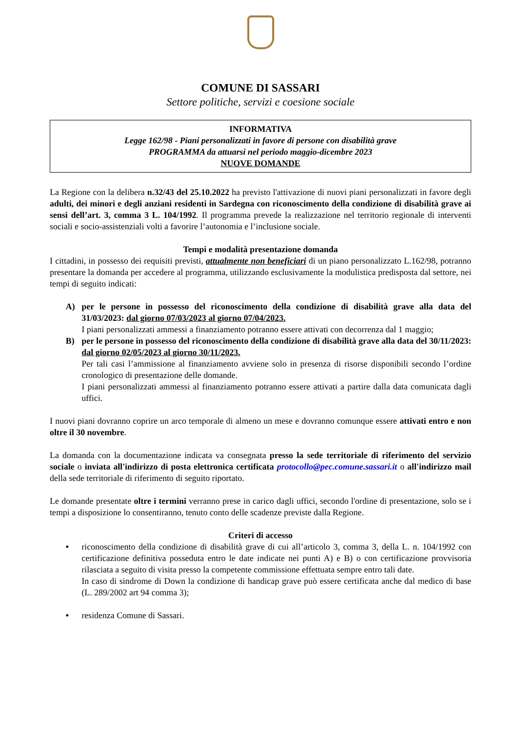COMUNE DI SASSARI
Settore politiche, servizi e coesione sociale
INFORMATIVA
Legge 162/98 - Piani personalizzati in favore di persone con disabilità grave
PROGRAMMA da attuarsi nel periodo maggio-dicembre 2023
NUOVE DOMANDE
La Regione con la delibera n.32/43 del 25.10.2022 ha previsto l'attivazione di nuovi piani personalizzati in favore degli adulti, dei minori e degli anziani residenti in Sardegna con riconoscimento della condizione di disabilità grave ai sensi dell’art. 3, comma 3 L. 104/1992. Il programma prevede la realizzazione nel territorio regionale di interventi sociali e socio-assistenziali volti a favorire l’autonomia e l’inclusione sociale.
Tempi e modalità presentazione domanda
I cittadini, in possesso dei requisiti previsti, attualmente non beneficiari di un piano personalizzato L.162/98, potranno presentare la domanda per accedere al programma, utilizzando esclusivamente la modulistica predisposta dal settore, nei tempi di seguito indicati:
A) per le persone in possesso del riconoscimento della condizione di disabilità grave alla data del 31/03/2023: dal giorno 07/03/2023 al giorno 07/04/2023.
I piani personalizzati ammessi a finanziamento potranno essere attivati con decorrenza dal 1 maggio;
B) per le persone in possesso del riconoscimento della condizione di disabilità grave alla data del 30/11/2023: dal giorno 02/05/2023 al giorno 30/11/2023.
Per tali casi l’ammissione al finanziamento avviene solo in presenza di risorse disponibili secondo l’ordine cronologico di presentazione delle domande.
I piani personalizzati ammessi al finanziamento potranno essere attivati a partire dalla data comunicata dagli uffici.
I nuovi piani dovranno coprire un arco temporale di almeno un mese e dovranno comunque essere attivati entro e non oltre il 30 novembre.
La domanda con la documentazione indicata va consegnata presso la sede territoriale di riferimento del servizio sociale o inviata all'indirizzo di posta elettronica certificata protocollo@pec.comune.sassari.it o all'indirizzo mail della sede territoriale di riferimento di seguito riportato.
Le domande presentate oltre i termini verranno prese in carico dagli uffici, secondo l'ordine di presentazione, solo se i tempi a disposizione lo consentiranno, tenuto conto delle scadenze previste dalla Regione.
Criteri di accesso
• riconoscimento della condizione di disabilità grave di cui all’articolo 3, comma 3, della L. n. 104/1992 con certificazione definitiva posseduta entro le date indicate nei punti A) e B) o con certificazione provvisoria rilasciata a seguito di visita presso la competente commissione effettuata sempre entro tali date.
In caso di sindrome di Down la condizione di handicap grave può essere certificata anche dal medico di base (L. 289/2002 art 94 comma 3);
• residenza Comune di Sassari.